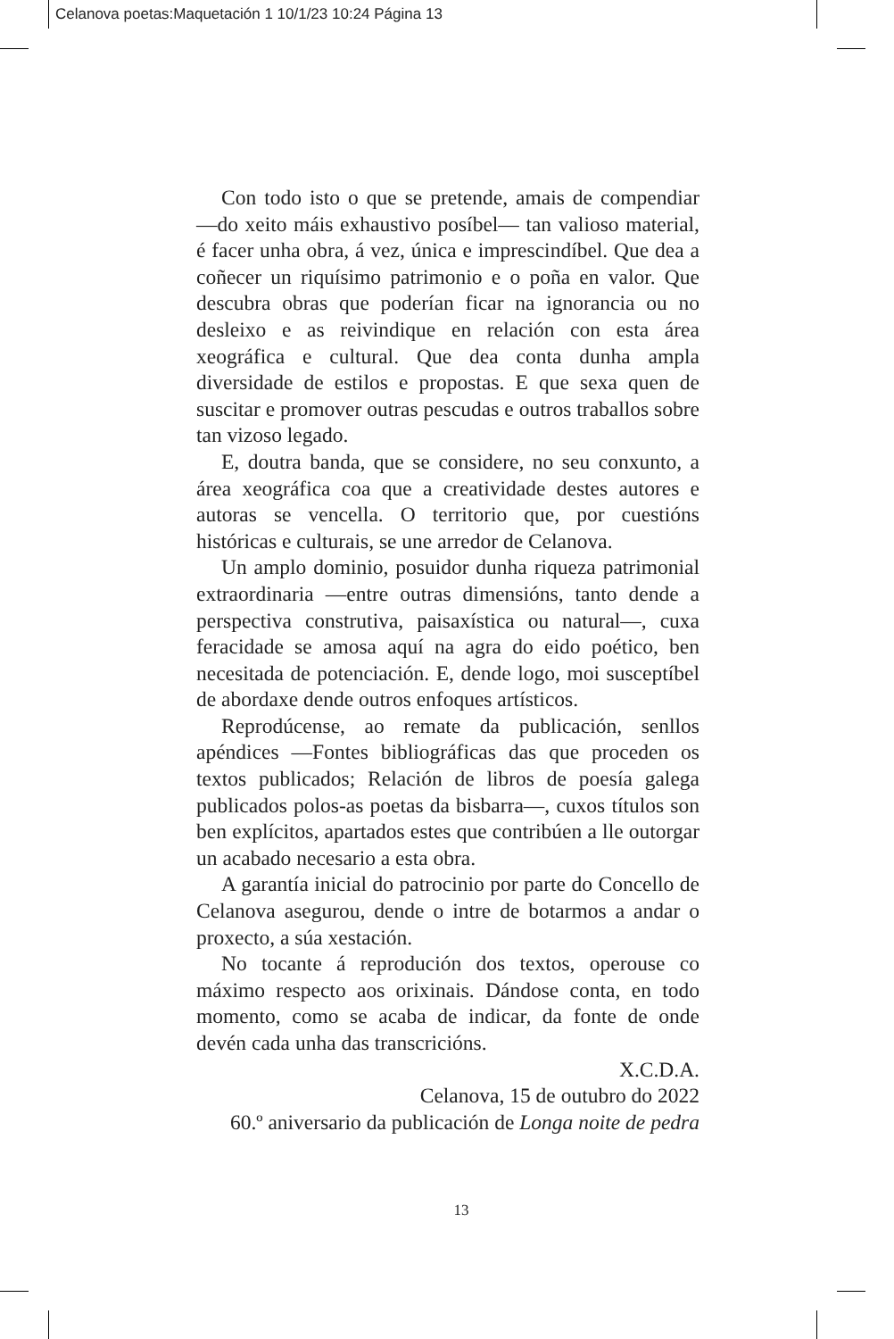Celanova poetas:Maquetación 1 10/1/23 10:24 Página 13
Con todo isto o que se pretende, amais de compendiar —do xeito máis exhaustivo posíbel— tan valioso material, é facer unha obra, á vez, única e imprescindíbel. Que dea a coñecer un riquísimo patrimonio e o poña en valor. Que descubra obras que poderían ficar na ignorancia ou no desleixo e as reivindique en relación con esta área xeográfica e cultural. Que dea conta dunha ampla diversidade de estilos e propostas. E que sexa quen de suscitar e promover outras pescudas e outros traballos sobre tan vizoso legado.
E, doutra banda, que se considere, no seu conxunto, a área xeográfica coa que a creatividade destes autores e autoras se vencella. O territorio que, por cuestións históricas e culturais, se une arredor de Celanova.
Un amplo dominio, posuidor dunha riqueza patrimonial extraordinaria —entre outras dimensións, tanto dende a perspectiva construtiva, paisaxística ou natural—, cuxa feracidade se amosa aquí na agra do eido poético, ben necesitada de potenciación. E, dende logo, moi susceptíbel de abordaxe dende outros enfoques artísticos.
Reprodúcense, ao remate da publicación, senllos apéndices —Fontes bibliográficas das que proceden os textos publicados; Relación de libros de poesía galega publicados polos-as poetas da bisbarra—, cuxos títulos son ben explícitos, apartados estes que contribúen a lle outorgar un acabado necesario a esta obra.
A garantía inicial do patrocinio por parte do Concello de Celanova asegurou, dende o intre de botarmos a andar o proxecto, a súa xestación.
No tocante á reprodución dos textos, operouse co máximo respecto aos orixinais. Dándose conta, en todo momento, como se acaba de indicar, da fonte de onde devén cada unha das transcricións.
X.C.D.A.
Celanova, 15 de outubro do 2022
60.º aniversario da publicación de Longa noite de pedra
13